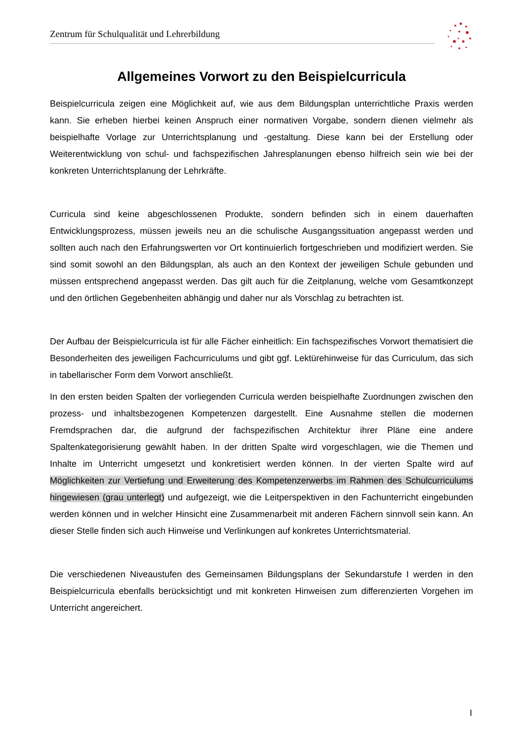Zentrum für Schulqualität und Lehrerbildung
Allgemeines Vorwort zu den Beispielcurricula
Beispielcurricula zeigen eine Möglichkeit auf, wie aus dem Bildungsplan unterrichtliche Praxis werden kann. Sie erheben hierbei keinen Anspruch einer normativen Vorgabe, sondern dienen vielmehr als beispielhafte Vorlage zur Unterrichtsplanung und -gestaltung. Diese kann bei der Erstellung oder Weiterentwicklung von schul- und fachspezifischen Jahresplanungen ebenso hilfreich sein wie bei der konkreten Unterrichtsplanung der Lehrkräfte.
Curricula sind keine abgeschlossenen Produkte, sondern befinden sich in einem dauerhaften Entwicklungsprozess, müssen jeweils neu an die schulische Ausgangssituation angepasst werden und sollten auch nach den Erfahrungswerten vor Ort kontinuierlich fortgeschrieben und modifiziert werden. Sie sind somit sowohl an den Bildungsplan, als auch an den Kontext der jeweiligen Schule gebunden und müssen entsprechend angepasst werden. Das gilt auch für die Zeitplanung, welche vom Gesamtkonzept und den örtlichen Gegebenheiten abhängig und daher nur als Vorschlag zu betrachten ist.
Der Aufbau der Beispielcurricula ist für alle Fächer einheitlich: Ein fachspezifisches Vorwort thematisiert die Besonderheiten des jeweiligen Fachcurriculums und gibt ggf. Lektürehinweise für das Curriculum, das sich in tabellarischer Form dem Vorwort anschließt.
In den ersten beiden Spalten der vorliegenden Curricula werden beispielhafte Zuordnungen zwischen den prozess- und inhaltsbezogenen Kompetenzen dargestellt. Eine Ausnahme stellen die modernen Fremdsprachen dar, die aufgrund der fachspezifischen Architektur ihrer Pläne eine andere Spaltenkategorisierung gewählt haben. In der dritten Spalte wird vorgeschlagen, wie die Themen und Inhalte im Unterricht umgesetzt und konkretisiert werden können. In der vierten Spalte wird auf Möglichkeiten zur Vertiefung und Erweiterung des Kompetenzerwerbs im Rahmen des Schulcurriculums hingewiesen (grau unterlegt) und aufgezeigt, wie die Leitperspektiven in den Fachunterricht eingebunden werden können und in welcher Hinsicht eine Zusammenarbeit mit anderen Fächern sinnvoll sein kann. An dieser Stelle finden sich auch Hinweise und Verlinkungen auf konkretes Unterrichtsmaterial.
Die verschiedenen Niveaustufen des Gemeinsamen Bildungsplans der Sekundarstufe I werden in den Beispielcurricula ebenfalls berücksichtigt und mit konkreten Hinweisen zum differenzierten Vorgehen im Unterricht angereichert.
I